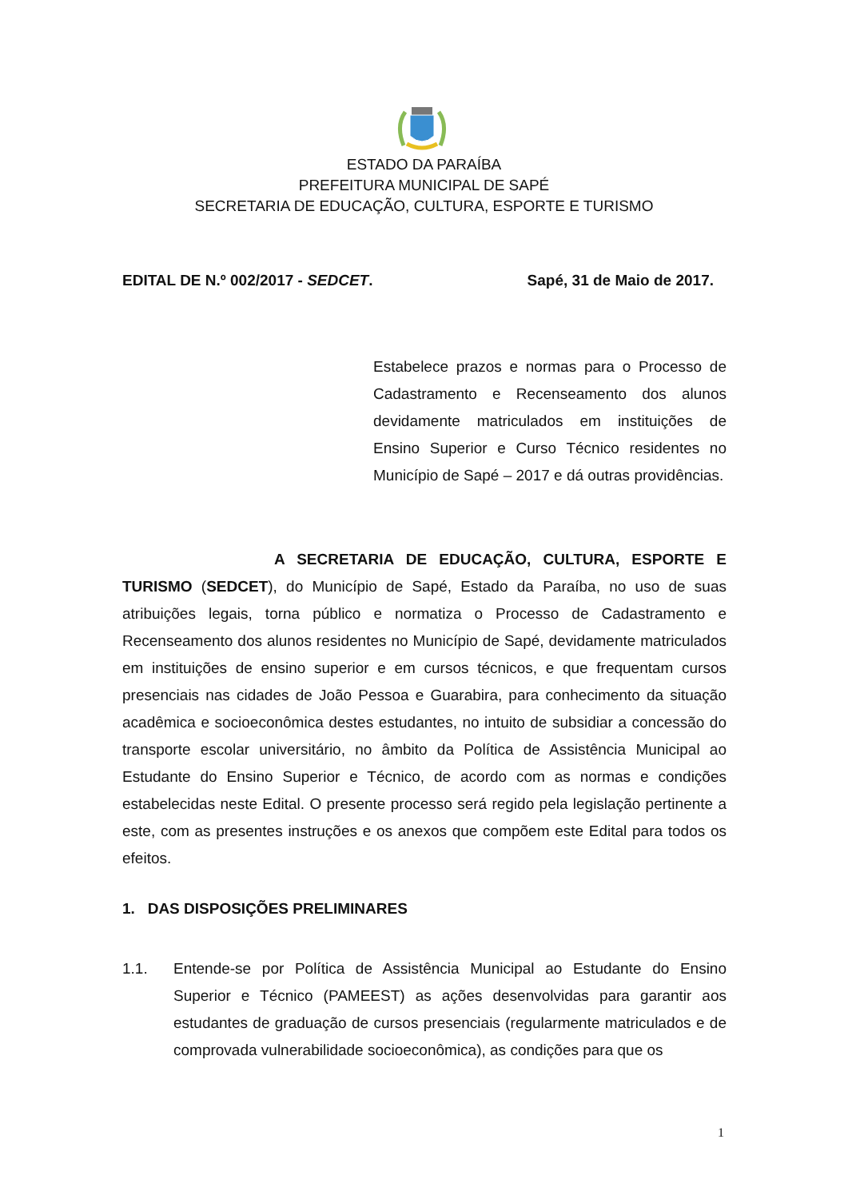ESTADO DA PARAÍBA
PREFEITURA MUNICIPAL DE SAPÉ
SECRETARIA DE EDUCAÇÃO, CULTURA, ESPORTE E TURISMO
EDITAL DE N.º 002/2017 - SEDCET. Sapé, 31 de Maio de 2017.
Estabelece prazos e normas para o Processo de Cadastramento e Recenseamento dos alunos devidamente matriculados em instituições de Ensino Superior e Curso Técnico residentes no Município de Sapé – 2017 e dá outras providências.
A SECRETARIA DE EDUCAÇÃO, CULTURA, ESPORTE E TURISMO (SEDCET), do Município de Sapé, Estado da Paraíba, no uso de suas atribuições legais, torna público e normatiza o Processo de Cadastramento e Recenseamento dos alunos residentes no Município de Sapé, devidamente matriculados em instituições de ensino superior e em cursos técnicos, e que frequentam cursos presenciais nas cidades de João Pessoa e Guarabira, para conhecimento da situação acadêmica e socioeconômica destes estudantes, no intuito de subsidiar a concessão do transporte escolar universitário, no âmbito da Política de Assistência Municipal ao Estudante do Ensino Superior e Técnico, de acordo com as normas e condições estabelecidas neste Edital. O presente processo será regido pela legislação pertinente a este, com as presentes instruções e os anexos que compõem este Edital para todos os efeitos.
1. DAS DISPOSIÇÕES PRELIMINARES
1.1. Entende-se por Política de Assistência Municipal ao Estudante do Ensino Superior e Técnico (PAMEEST) as ações desenvolvidas para garantir aos estudantes de graduação de cursos presenciais (regularmente matriculados e de comprovada vulnerabilidade socioeconômica), as condições para que os
1